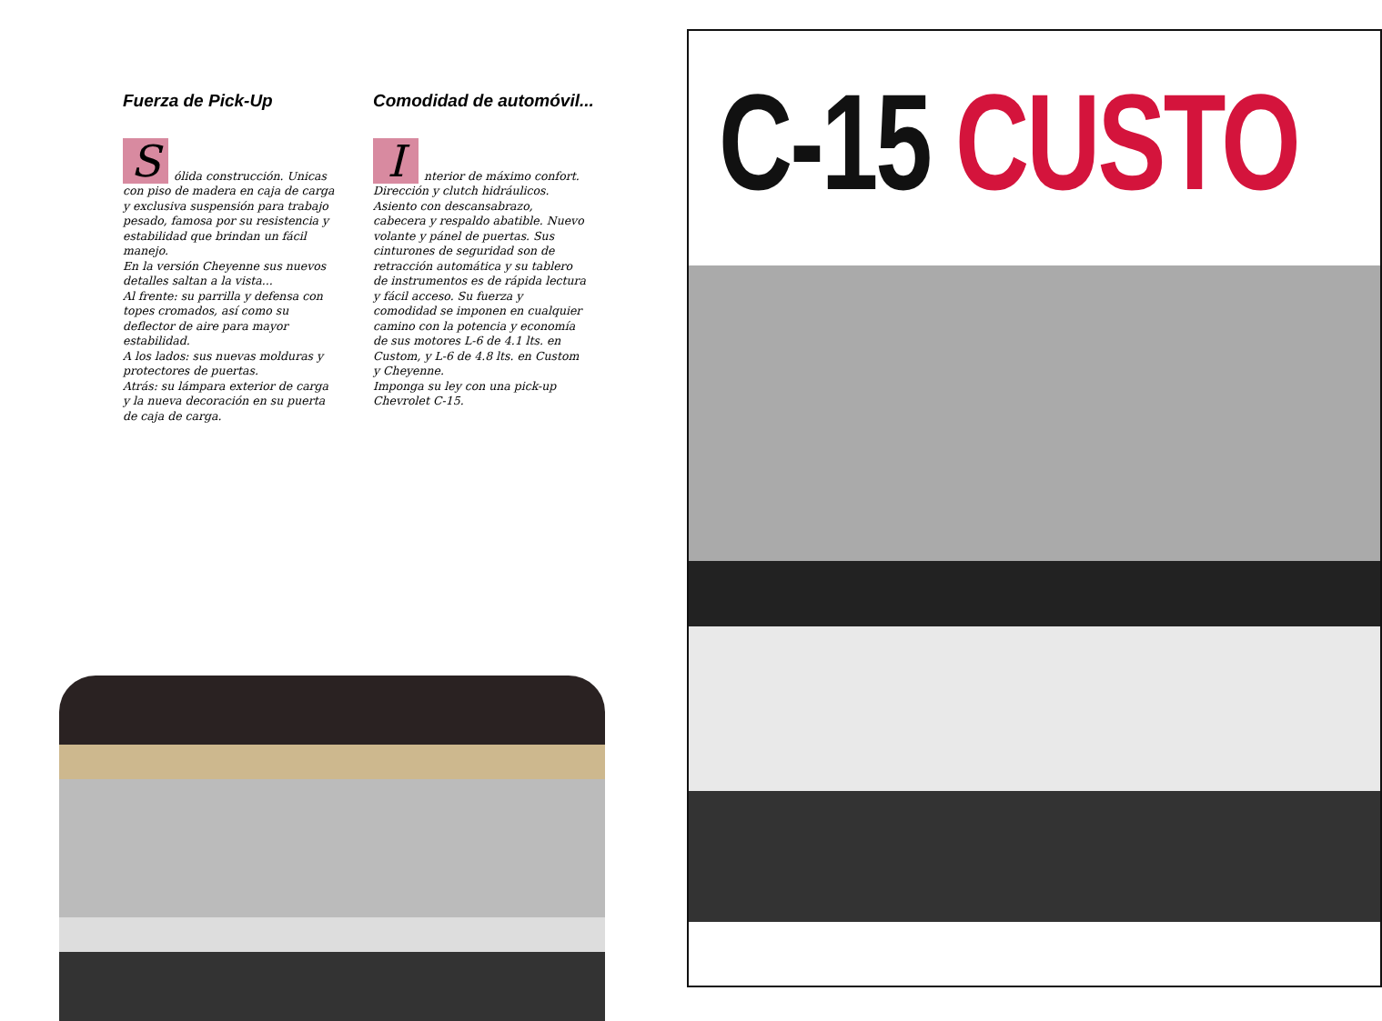Fuerza de Pick-Up
Sólida construcción. Unicas con piso de madera en caja de carga y exclusiva suspensión para trabajo pesado, famosa por su resistencia y estabilidad que brindan un fácil manejo.
En la versión Cheyenne sus nuevos detalles saltan a la vista...
Al frente: su parrilla y defensa con topes cromados, así como su deflector de aire para mayor estabilidad.
A los lados: sus nuevas molduras y protectores de puertas.
Atrás: su lámpara exterior de carga y la nueva decoración en su puerta de caja de carga.
Comodidad de automóvil...
Interior de máximo confort. Dirección y clutch hidráulicos. Asiento con descansabrazo, cabecera y respaldo abatible. Nuevo volante y pánel de puertas. Sus cinturones de seguridad son de retracción automática y su tablero de instrumentos es de rápida lectura y fácil acceso. Su fuerza y comodidad se imponen en cualquier camino con la potencia y economía de sus motores L-6 de 4.1 lts. en Custom, y L-6 de 4.8 lts. en Custom y Cheyenne.
Imponga su ley con una pick-up Chevrolet C-15.
C-15 CUSTO